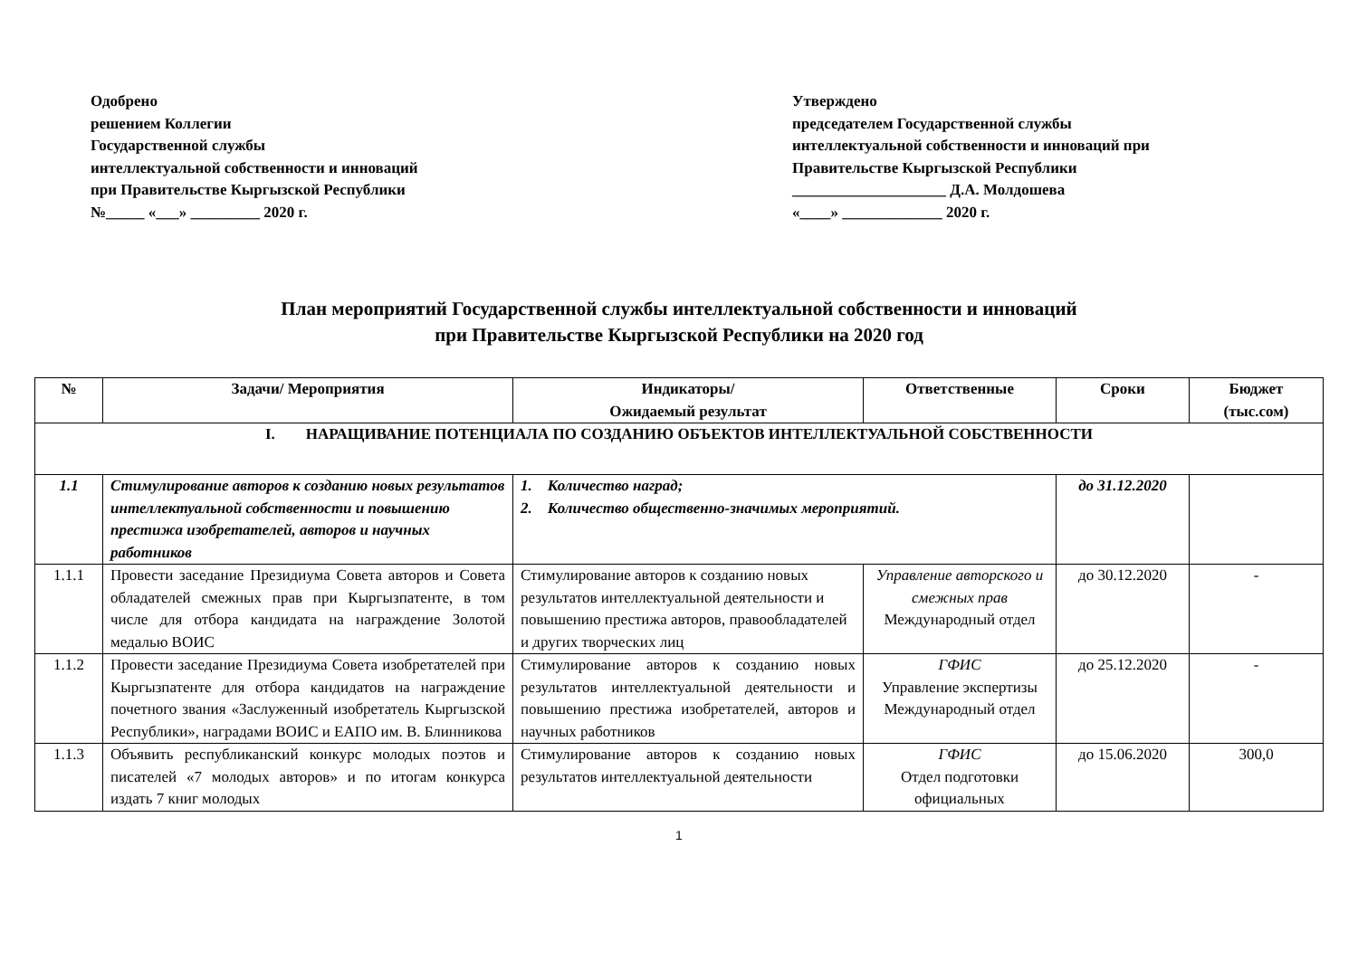Одобрено
решением Коллегии
Государственной службы
интеллектуальной собственности и инноваций
при Правительстве Кыргызской Республики
№_____ «___» _________ 2020 г.
Утверждено
председателем Государственной службы
интеллектуальной собственности и инноваций при
Правительстве Кыргызской Республики
____________________ Д.А. Молдошева
«____» _____________ 2020 г.
План мероприятий Государственной службы интеллектуальной собственности и инноваций
при Правительстве Кыргызской Республики на 2020 год
| № | Задачи/ Мероприятия | Индикаторы/ Ожидаемый результат | Ответственные | Сроки | Бюджет (тыс.сом) |
| --- | --- | --- | --- | --- | --- |
| I. НАРАЩИВАНИЕ ПОТЕНЦИАЛА ПО СОЗДАНИЮ ОБЪЕКТОВ ИНТЕЛЛЕКТУАЛЬНОЙ СОБСТВЕННОСТИ | | | | | |
| 1.1 | Стимулирование авторов к созданию новых результатов интеллектуальной собственности и повышению престижа изобретателей, авторов и научных работников | 1. Количество наград; 2. Количество общественно-значимых мероприятий. | | до 31.12.2020 | |
| 1.1.1 | Провести заседание Президиума Совета авторов и Совета обладателей смежных прав при Кыргызпатенте, в том числе для отбора кандидата на награждение Золотой медалью ВОИС | Стимулирование авторов к созданию новых результатов интеллектуальной деятельности и повышению престижа авторов, правообладателей и других творческих лиц | Управление авторского и смежных прав Международный отдел | до 30.12.2020 | - |
| 1.1.2 | Провести заседание Президиума Совета изобретателей при Кыргызпатенте для отбора кандидатов на награждение почетного звания «Заслуженный изобретатель Кыргызской Республики», наградами ВОИС и ЕАПО им. В. Блинникова | Стимулирование авторов к созданию новых результатов интеллектуальной деятельности и повышению престижа изобретателей, авторов и научных работников | ГФИС Управление экспертизы Международный отдел | до 25.12.2020 | - |
| 1.1.3 | Объявить республиканский конкурс молодых поэтов и писателей «7 молодых авторов» и по итогам конкурса издать 7 книг молодых | Стимулирование авторов к созданию новых результатов интеллектуальной деятельности | ГФИС Отдел подготовки официальных | до 15.06.2020 | 300,0 |
1